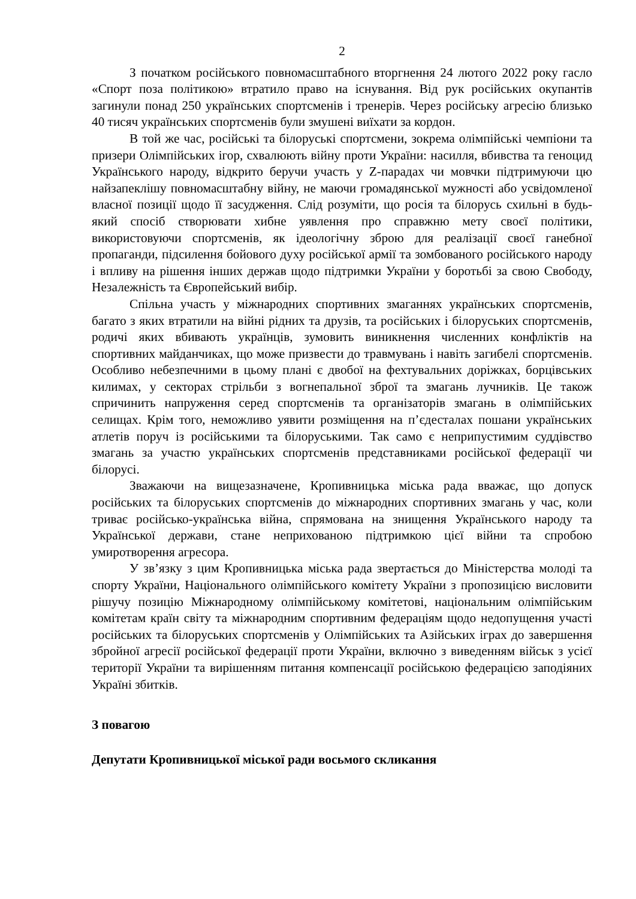2
З початком російського повномасштабного вторгнення 24 лютого 2022 року гасло «Спорт поза політикою» втратило право на існування. Від рук російських окупантів загинули понад 250 українських спортсменів і тренерів. Через російську агресію близько 40 тисяч українських спортсменів були змушені виїхати за кордон.
В той же час, російські та білоруські спортсмени, зокрема олімпійські чемпіони та призери Олімпійських ігор, схвалюють війну проти України: насилля, вбивства та геноцид Українського народу, відкрито беручи участь у Z-парадах чи мовчки підтримуючи цю найзапеклішу повномасштабну війну, не маючи громадянської мужності або усвідомленої власної позиції щодо її засудження. Слід розуміти, що росія та білорусь схильні в будь-який спосіб створювати хибне уявлення про справжню мету своєї політики, використовуючи спортсменів, як ідеологічну зброю для реалізації своєї ганебної пропаганди, підсилення бойового духу російської армії та зомбованого російського народу і впливу на рішення інших держав щодо підтримки України у боротьбі за свою Свободу, Незалежність та Європейський вибір.
Спільна участь у міжнародних спортивних змаганнях українських спортсменів, багато з яких втратили на війні рідних та друзів, та російських і білоруських спортсменів, родичі яких вбивають українців, зумовить виникнення численних конфліктів на спортивних майданчиках, що може призвести до травмувань і навіть загибелі спортсменів. Особливо небезпечними в цьому плані є двобої на фехтувальних доріжках, борцівських килимах, у секторах стрільби з вогнепальної зброї та змагань лучників. Це також спричинить напруження серед спортсменів та організаторів змагань в олімпійських селищах. Крім того, неможливо уявити розміщення на п’єдесталах пошани українських атлетів поруч із російськими та білоруськими. Так само є неприпустимим суддівство змагань за участю українських спортсменів представниками російської федерації чи білорусі.
Зважаючи на вищезазначене, Кропивницька міська рада вважає, що допуск російських та білоруських спортсменів до міжнародних спортивних змагань у час, коли триває російсько-українська війна, спрямована на знищення Українського народу та Української держави, стане неприхованою підтримкою цієї війни та спробою умиротворення агресора.
У зв’язку з цим Кропивницька міська рада звертається до Міністерства молоді та спорту України, Національного олімпійського комітету України з пропозицією висловити рішучу позицію Міжнародному олімпійському комітетові, національним олімпійським комітетам країн світу та міжнародним спортивним федераціям щодо недопущення участі російських та білоруських спортсменів у Олімпійських та Азійських іграх до завершення збройної агресії російської федерації проти України, включно з виведенням військ з усієї території України та вирішенням питання компенсації російською федерацією заподіяних Україні збитків.
З повагою
Депутати Кропивницької міської ради восьмого скликання